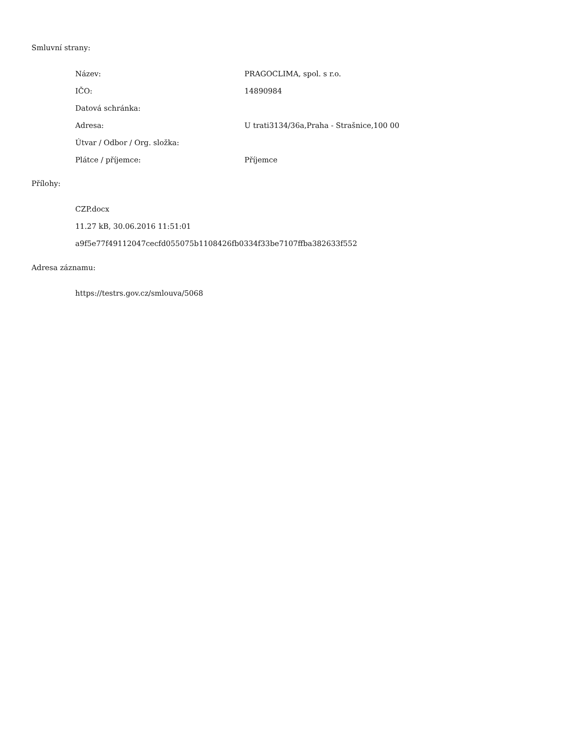Smluvní strany:
| Název: | PRAGOCLIMA, spol. s r.o. |
| IČO: | 14890984 |
| Datová schránka: | |
| Adresa: | U trati3134/36a,Praha - Strašnice,100 00 |
| Útvar / Odbor / Org. složka: | |
| Plátce / příjemce: | Příjemce |
Přílohy:
CZP.docx
11.27 kB, 30.06.2016 11:51:01
a9f5e77f49112047cecfd055075b1108426fb0334f33be7107ffba382633f552
Adresa záznamu:
https://testrs.gov.cz/smlouva/5068